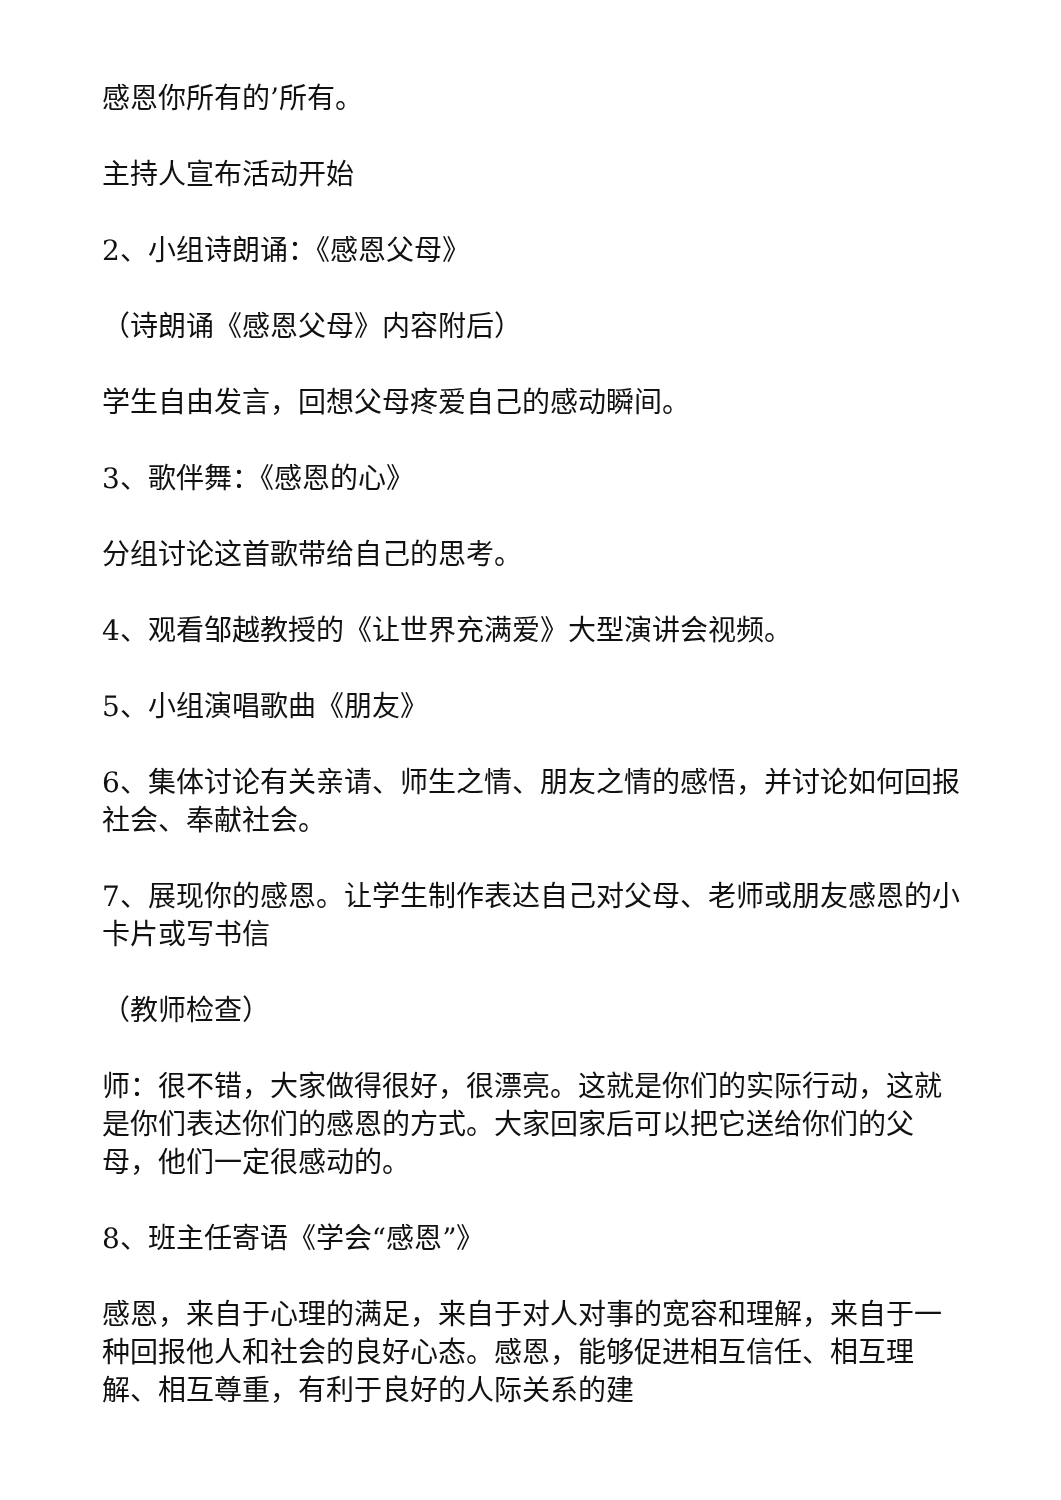感恩你所有的’所有。
主持人宣布活动开始
2、小组诗朗诵：《感恩父母》
（诗朗诵《感恩父母》内容附后）
学生自由发言，回想父母疼爱自己的感动瞬间。
3、歌伴舞：《感恩的心》
分组讨论这首歌带给自己的思考。
4、观看邹越教授的《让世界充满爱》大型演讲会视频。
5、小组演唱歌曲《朋友》
6、集体讨论有关亲请、师生之情、朋友之情的感悟，并讨论如何回报社会、奉献社会。
7、展现你的感恩。让学生制作表达自己对父母、老师或朋友感恩的小卡片或写书信
（教师检查）
师：很不错，大家做得很好，很漂亮。这就是你们的实际行动，这就是你们表达你们的感恩的方式。大家回家后可以把它送给你们的父母，他们一定很感动的。
8、班主任寄语《学会“感恩”》
感恩，来自于心理的满足，来自于对人对事的宽容和理解，来自于一种回报他人和社会的良好心态。感恩，能够促进相互信任、相互理解、相互尊重，有利于良好的人际关系的建